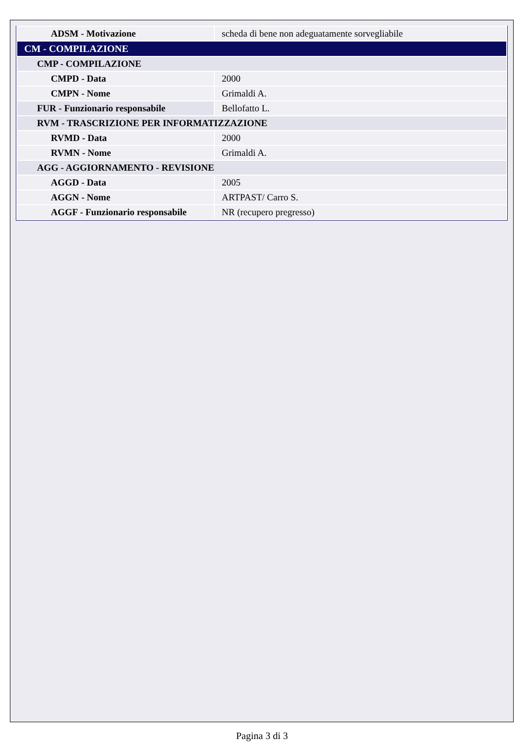| ADSM - Motivazione | scheda di bene non adeguatamente sorvegliabile |
| CM - COMPILAZIONE | |
| CMP - COMPILAZIONE | |
| CMPD - Data | 2000 |
| CMPN - Nome | Grimaldi A. |
| FUR - Funzionario responsabile | Bellofatto L. |
| RVM - TRASCRIZIONE PER INFORMATIZZAZIONE | |
| RVMD - Data | 2000 |
| RVMN - Nome | Grimaldi A. |
| AGG - AGGIORNAMENTO - REVISIONE | |
| AGGD - Data | 2005 |
| AGGN - Nome | ARTPAST/ Carro S. |
| AGGF - Funzionario responsabile | NR (recupero pregresso) |
Pagina 3 di 3